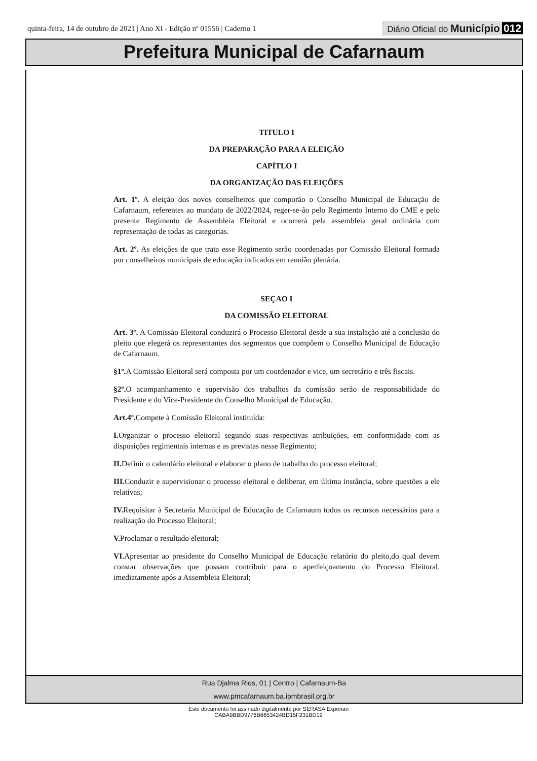quinta-feira, 14 de outubro de 2021 | Ano XI - Edição nº 01556 | Caderno 1 Diário Oficial do Município 012
Prefeitura Municipal de Cafarnaum
TITULO I
DA PREPARAÇÃO PARA A ELEIÇÃO
CAPÍTLO I
DA ORGANIZAÇÃO DAS ELEIÇÕES
Art. 1º. A eleição dos novos conselheiros que comporão o Conselho Municipal de Educação de Cafarnaum, referentes ao mandato de 2022/2024, reger-se-ão pelo Regimento Interno do CME e pelo presente Regimento de Assembleia Eleitoral e ocorrerá pela assembleia geral ordinária com representação de todas as categorias.
Art. 2º. As eleições de que trata esse Regimento serão coordenadas por Comissão Eleitoral formada por conselheiros municipais de educação indicados em reunião plenária.
SEÇAO I
DA COMISSÃO ELEITORAL
Art. 3º. A Comissão Eleitoral conduzirá o Processo Eleitoral desde a sua instalação até a conclusão do pleito que elegerá os representantes dos segmentos que compõem o Conselho Municipal de Educação de Cafarnaum.
§1º. A Comissão Eleitoral será composta por um coordenador e vice, um secretário e três fiscais.
§2º. O acompanhamento e supervisão dos trabalhos da comissão serão de responsabilidade do Presidente e do Vice-Presidente do Conselho Municipal de Educação.
Art.4º. Compete à Comissão Eleitoral instituída:
I. Organizar o processo eleitoral segundo suas respectivas atribuições, em conformidade com as disposições regimentais internas e as previstas nesse Regimento;
II. Definir o calendário eleitoral e elaborar o plano de trabalho do processo eleitoral;
III. Conduzir e supervisionar o processo eleitoral e deliberar, em última instância, sobre questões a ele relativas;
IV. Requisitar à Secretaria Municipal de Educação de Cafarnaum todos os recursos necessários para a realização do Processo Eleitoral;
V. Proclamar o resultado eleitoral;
VI. Apresentar ao presidente do Conselho Municipal de Educação relatório do pleito,do qual devem constar observações que possam contribuir para o aperfeiçoamento do Processo Eleitoral, imediatamente após a Assembleia Eleitoral;
Rua Djalma Rios, 01 | Centro | Cafarnaum-Ba
www.pmcafarnaum.ba.ipmbrasil.org.br
Este documento foi assinado digitalmente por SERASA Experian
CABA9BBD9776B6653424BD15F231BD12